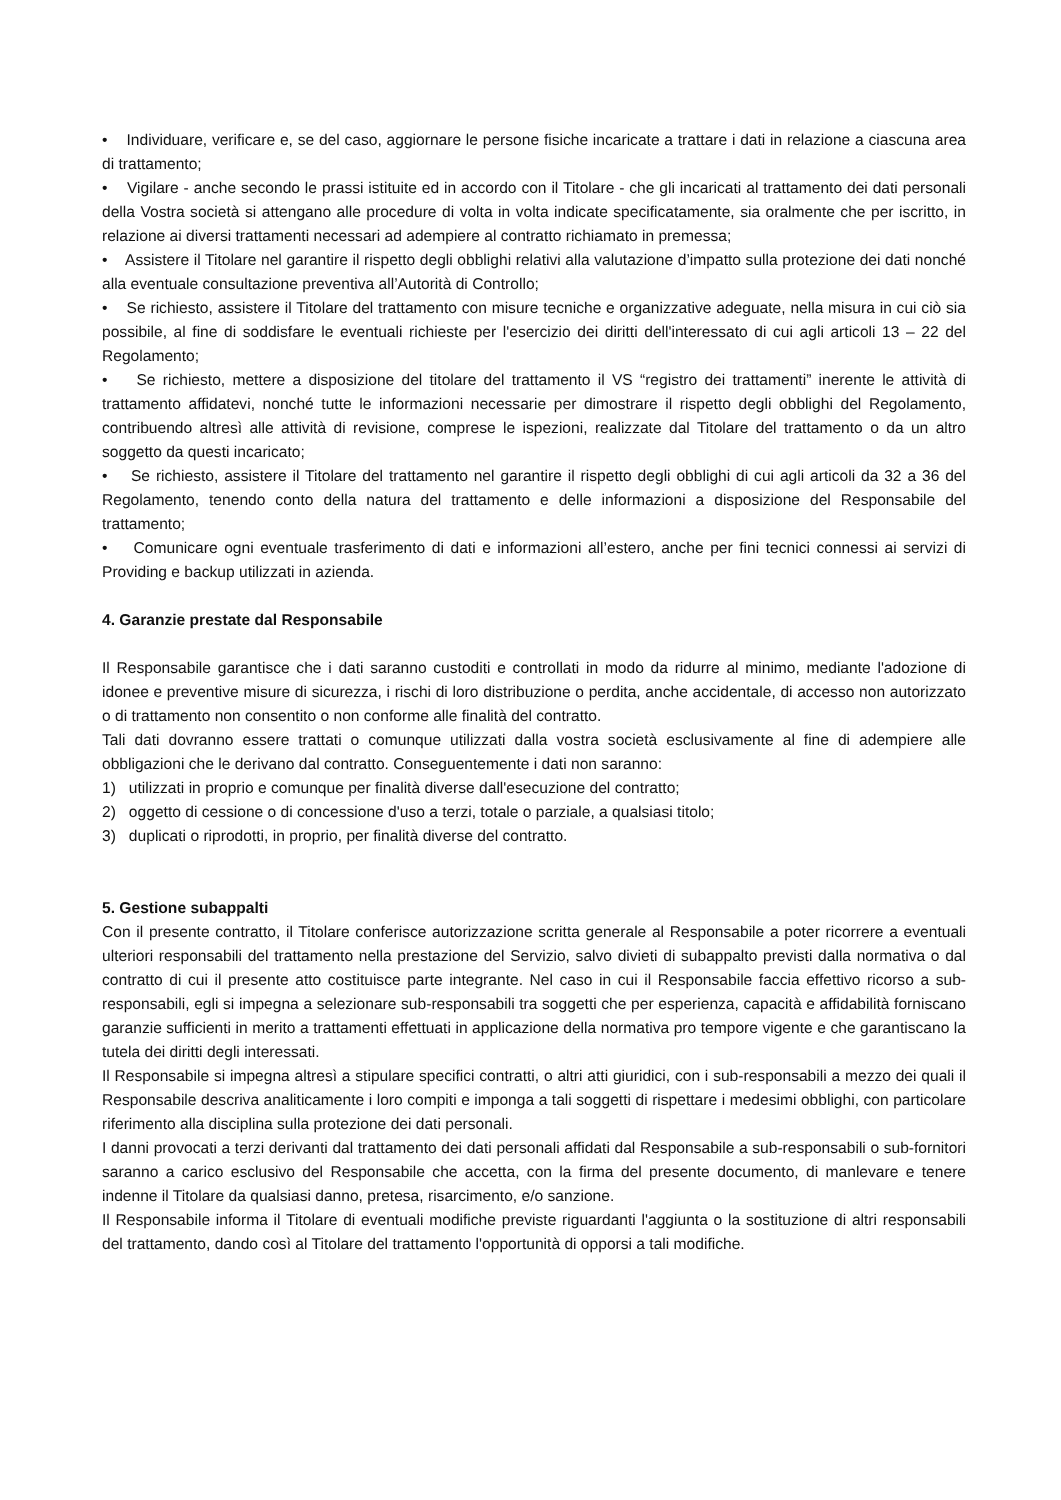• Individuare, verificare e, se del caso, aggiornare le persone fisiche incaricate a trattare i dati in relazione a ciascuna area di trattamento;
• Vigilare - anche secondo le prassi istituite ed in accordo con il Titolare - che gli incaricati al trattamento dei dati personali della Vostra società si attengano alle procedure di volta in volta indicate specificatamente, sia oralmente che per iscritto, in relazione ai diversi trattamenti necessari ad adempiere al contratto richiamato in premessa;
• Assistere il Titolare nel garantire il rispetto degli obblighi relativi alla valutazione d’impatto sulla protezione dei dati nonché alla eventuale consultazione preventiva all’Autorità di Controllo;
• Se richiesto, assistere il Titolare del trattamento con misure tecniche e organizzative adeguate, nella misura in cui ciò sia possibile, al fine di soddisfare le eventuali richieste per l'esercizio dei diritti dell'interessato di cui agli articoli 13 – 22 del Regolamento;
• Se richiesto, mettere a disposizione del titolare del trattamento il VS “registro dei trattamenti” inerente le attività di trattamento affidatevi, nonché tutte le informazioni necessarie per dimostrare il rispetto degli obblighi del Regolamento, contribuendo altresì alle attività di revisione, comprese le ispezioni, realizzate dal Titolare del trattamento o da un altro soggetto da questi incaricato;
• Se richiesto, assistere il Titolare del trattamento nel garantire il rispetto degli obblighi di cui agli articoli da 32 a 36 del Regolamento, tenendo conto della natura del trattamento e delle informazioni a disposizione del Responsabile del trattamento;
• Comunicare ogni eventuale trasferimento di dati e informazioni all’estero, anche per fini tecnici connessi ai servizi di Providing e backup utilizzati in azienda.
4. Garanzie prestate dal Responsabile
Il Responsabile garantisce che i dati saranno custoditi e controllati in modo da ridurre al minimo, mediante l'adozione di idonee e preventive misure di sicurezza, i rischi di loro distribuzione o perdita, anche accidentale, di accesso non autorizzato o di trattamento non consentito o non conforme alle finalità del contratto.
Tali dati dovranno essere trattati o comunque utilizzati dalla vostra società esclusivamente al fine di adempiere alle obbligazioni che le derivano dal contratto. Conseguentemente i dati non saranno:
1) utilizzati in proprio e comunque per finalità diverse dall'esecuzione del contratto;
2) oggetto di cessione o di concessione d'uso a terzi, totale o parziale, a qualsiasi titolo;
3) duplicati o riprodotti, in proprio, per finalità diverse del contratto.
5. Gestione subappalti
Con il presente contratto, il Titolare conferisce autorizzazione scritta generale al Responsabile a poter ricorrere a eventuali ulteriori responsabili del trattamento nella prestazione del Servizio, salvo divieti di subappalto previsti dalla normativa o dal contratto di cui il presente atto costituisce parte integrante. Nel caso in cui il Responsabile faccia effettivo ricorso a sub-responsabili, egli si impegna a selezionare sub-responsabili tra soggetti che per esperienza, capacità e affidabilità forniscano garanzie sufficienti in merito a trattamenti effettuati in applicazione della normativa pro tempore vigente e che garantiscano la tutela dei diritti degli interessati.
Il Responsabile si impegna altresì a stipulare specifici contratti, o altri atti giuridici, con i sub-responsabili a mezzo dei quali il Responsabile descriva analiticamente i loro compiti e imponga a tali soggetti di rispettare i medesimi obblighi, con particolare riferimento alla disciplina sulla protezione dei dati personali.
I danni provocati a terzi derivanti dal trattamento dei dati personali affidati dal Responsabile a sub-responsabili o sub-fornitori saranno a carico esclusivo del Responsabile che accetta, con la firma del presente documento, di manlevare e tenere indenne il Titolare da qualsiasi danno, pretesa, risarcimento, e/o sanzione.
Il Responsabile informa il Titolare di eventuali modifiche previste riguardanti l'aggiunta o la sostituzione di altri responsabili del trattamento, dando così al Titolare del trattamento l'opportunità di opporsi a tali modifiche.